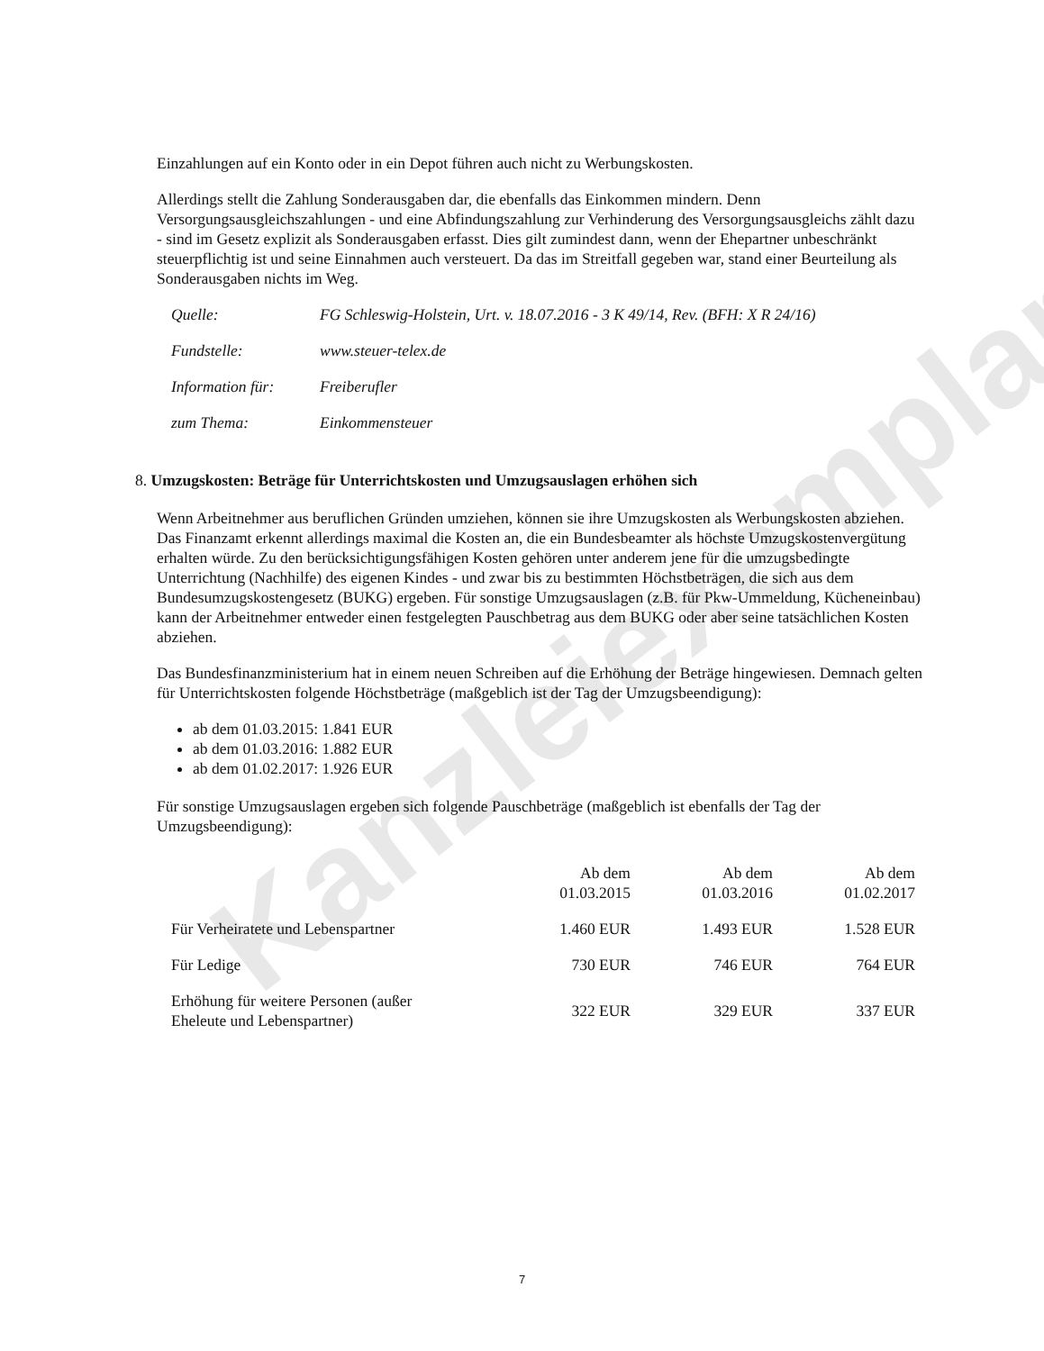Kanzleiexemplar
Einzahlungen auf ein Konto oder in ein Depot führen auch nicht zu Werbungskosten.
Allerdings stellt die Zahlung Sonderausgaben dar, die ebenfalls das Einkommen mindern. Denn Versorgungsausgleichszahlungen - und eine Abfindungszahlung zur Verhinderung des Versorgungsausgleichs zählt dazu - sind im Gesetz explizit als Sonderausgaben erfasst. Dies gilt zumindest dann, wenn der Ehepartner unbeschränkt steuerpflichtig ist und seine Einnahmen auch versteuert. Da das im Streitfall gegeben war, stand einer Beurteilung als Sonderausgaben nichts im Weg.
| Quelle: | FG Schleswig-Holstein, Urt. v. 18.07.2016 - 3 K 49/14, Rev. (BFH: X R 24/16) |
| Fundstelle: | www.steuer-telex.de |
| Information für: | Freiberufler |
| zum Thema: | Einkommensteuer |
8. Umzugskosten: Beträge für Unterrichtskosten und Umzugsauslagen erhöhen sich
Wenn Arbeitnehmer aus beruflichen Gründen umziehen, können sie ihre Umzugskosten als Werbungskosten abziehen. Das Finanzamt erkennt allerdings maximal die Kosten an, die ein Bundesbeamter als höchste Umzugskostenvergütung erhalten würde. Zu den berücksichtigungsfähigen Kosten gehören unter anderem jene für die umzugsbedingte Unterrichtung (Nachhilfe) des eigenen Kindes - und zwar bis zu bestimmten Höchstbeträgen, die sich aus dem Bundesumzugskostengesetz (BUKG) ergeben. Für sonstige Umzugsauslagen (z.B. für Pkw-Ummeldung, Kücheneinbau) kann der Arbeitnehmer entweder einen festgelegten Pauschbetrag aus dem BUKG oder aber seine tatsächlichen Kosten abziehen.
Das Bundesfinanzministerium hat in einem neuen Schreiben auf die Erhöhung der Beträge hingewiesen. Demnach gelten für Unterrichtskosten folgende Höchstbeträge (maßgeblich ist der Tag der Umzugsbeendigung):
ab dem 01.03.2015: 1.841 EUR
ab dem 01.03.2016: 1.882 EUR
ab dem 01.02.2017: 1.926 EUR
Für sonstige Umzugsauslagen ergeben sich folgende Pauschbeträge (maßgeblich ist ebenfalls der Tag der Umzugsbeendigung):
| | Ab dem 01.03.2015 | Ab dem 01.03.2016 | Ab dem 01.02.2017 |
| --- | --- | --- | --- |
| Für Verheiratete und Lebenspartner | 1.460 EUR | 1.493 EUR | 1.528 EUR |
| Für Ledige | 730 EUR | 746 EUR | 764 EUR |
| Erhöhung für weitere Personen (außer Eheleute und Lebenspartner) | 322 EUR | 329 EUR | 337 EUR |
7